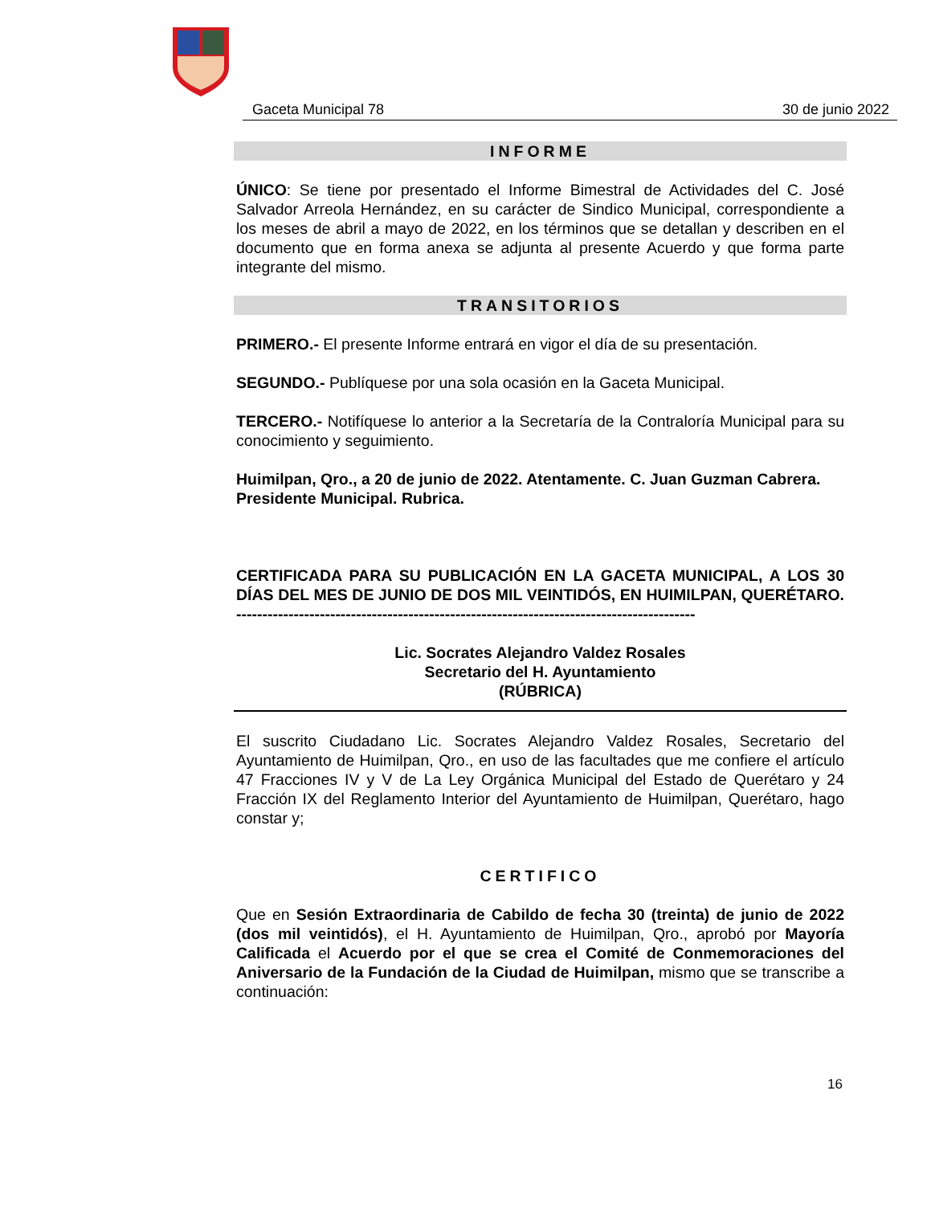Gaceta Municipal 78 30 de junio 2022
INFORME
ÚNICO: Se tiene por presentado el Informe Bimestral de Actividades del C. José Salvador Arreola Hernández, en su carácter de Sindico Municipal, correspondiente a los meses de abril a mayo de 2022, en los términos que se detallan y describen en el documento que en forma anexa se adjunta al presente Acuerdo y que forma parte integrante del mismo.
TRANSITORIOS
PRIMERO.- El presente Informe entrará en vigor el día de su presentación.
SEGUNDO.- Publíquese por una sola ocasión en la Gaceta Municipal.
TERCERO.- Notifíquese lo anterior a la Secretaría de la Contraloría Municipal para su conocimiento y seguimiento.
Huimilpan, Qro., a 20 de junio de 2022. Atentamente. C. Juan Guzman Cabrera. Presidente Municipal. Rubrica.
CERTIFICADA PARA SU PUBLICACIÓN EN LA GACETA MUNICIPAL, A LOS 30 DÍAS DEL MES DE JUNIO DE DOS MIL VEINTIDÓS, EN HUIMILPAN, QUERÉTARO. ----------------------------------------------------------------------------------------
Lic. Socrates Alejandro Valdez Rosales
Secretario del H. Ayuntamiento
(RÚBRICA)
El suscrito Ciudadano Lic. Socrates Alejandro Valdez Rosales, Secretario del Ayuntamiento de Huimilpan, Qro., en uso de las facultades que me confiere el artículo 47 Fracciones IV y V de La Ley Orgánica Municipal del Estado de Querétaro y 24 Fracción IX del Reglamento Interior del Ayuntamiento de Huimilpan, Querétaro, hago constar y;
CERTIFICO
Que en Sesión Extraordinaria de Cabildo de fecha 30 (treinta) de junio de 2022 (dos mil veintidós), el H. Ayuntamiento de Huimilpan, Qro., aprobó por Mayoría Calificada el Acuerdo por el que se crea el Comité de Conmemoraciones del Aniversario de la Fundación de la Ciudad de Huimilpan, mismo que se transcribe a continuación:
16